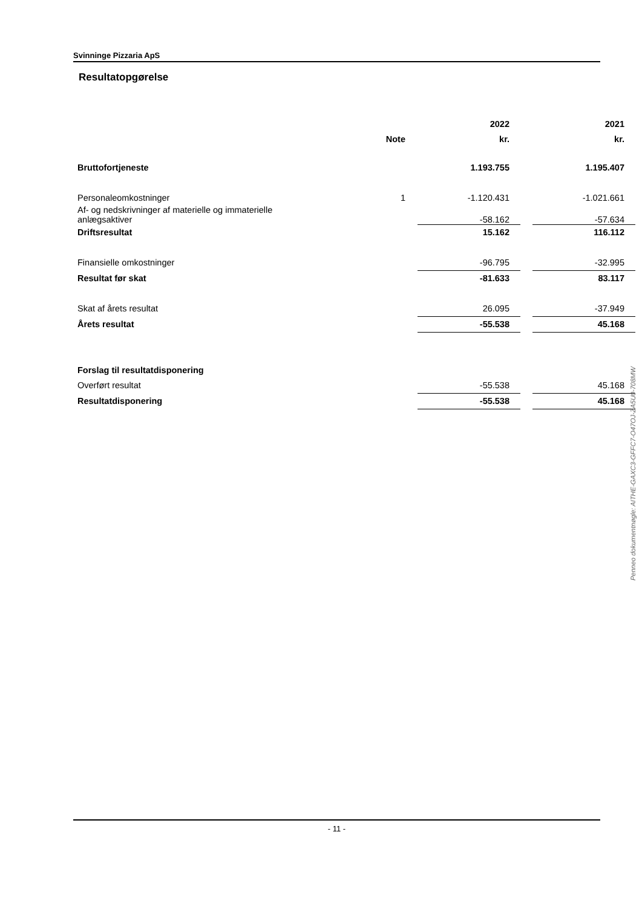Svinninge Pizzaria ApS
Resultatopgørelse
| | | | 2022 | | 2021 |
| | Note | | kr. | | kr. |
| Bruttofortjeneste | | | 1.193.755 | | 1.195.407 |
| Personaleomkostninger | 1 | | -1.120.431 | | -1.021.661 |
| Af- og nedskrivninger af materielle og immaterielle anlægsaktiver | | | -58.162 | | -57.634 |
| Driftsresultat | | | 15.162 | | 116.112 |
| Finansielle omkostninger | | | -96.795 | | -32.995 |
| Resultat før skat | | | -81.633 | | 83.117 |
| Skat af årets resultat | | | 26.095 | | -37.949 |
| Årets resultat | | | -55.538 | | 45.168 |
| Forslag til resultatdisponering | | | | | |
| Overført resultat | | | -55.538 | | 45.168 |
| Resultatdisponering | | | -55.538 | | 45.168 |
Penneo dokumentnøgle: AITHE-GAXC3-GFFC7-O47OJ-ZA5U0-708MW
- 11 -